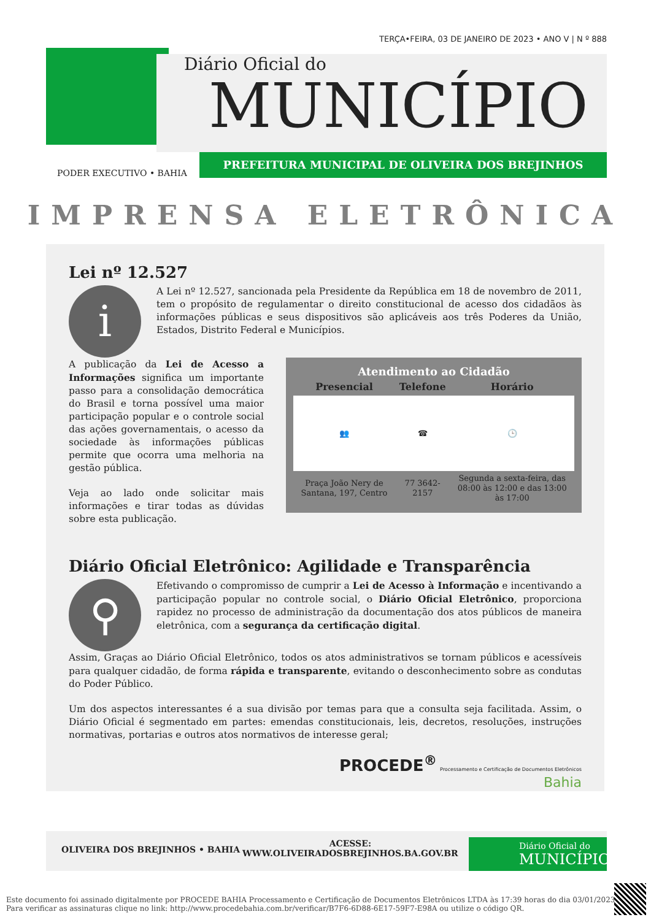TERÇA•FEIRA, 03 DE JANEIRO DE 2023 • ANO V | N º 888
Diário Oficial do
MUNICÍPIO
PREFEITURA MUNICIPAL DE OLIVEIRA DOS BREJINHOS
PODER EXECUTIVO • BAHIA
IMPRENSA ELETRÔNICA
Lei nº 12.527
i
A Lei nº 12.527, sancionada pela Presidente da República em 18 de novembro de 2011, tem o propósito de regulamentar o direito constitucional de acesso dos cidadãos às informações públicas e seus dispositivos são aplicáveis aos três Poderes da União, Estados, Distrito Federal e Municípios.
Atendimento ao Cidadão
| Presencial | Telefone | Horário |
| --- | --- | --- |
| 👥 | ☎ | 🕒 |
| Praça João Nery de Santana, 197, Centro | 77 3642-2157 | Segunda a sexta-feira, das 08:00 às 12:00 e das 13:00 às 17:00 |
A publicação da Lei de Acesso a Informações significa um importante passo para a consolidação democrática do Brasil e torna possível uma maior participação popular e o controle social das ações governamentais, o acesso da sociedade às informações públicas permite que ocorra uma melhoria na gestão pública.
Veja ao lado onde solicitar mais informações e tirar todas as dúvidas sobre esta publicação.
Diário Oficial Eletrônico: Agilidade e Transparência
⚲
Efetivando o compromisso de cumprir a Lei de Acesso à Informação e incentivando a participação popular no controle social, o Diário Oficial Eletrônico, proporciona rapidez no processo de administração da documentação dos atos públicos de maneira eletrônica, com a segurança da certificação digital.
Assim, Graças ao Diário Oficial Eletrônico, todos os atos administrativos se tornam públicos e acessíveis para qualquer cidadão, de forma rápida e transparente, evitando o desconhecimento sobre as condutas do Poder Público.
Um dos aspectos interessantes é a sua divisão por temas para que a consulta seja facilitada. Assim, o Diário Oficial é segmentado em partes: emendas constitucionais, leis, decretos, resoluções, instruções normativas, portarias e outros atos normativos de interesse geral;
PROCEDE<sup>®</sup> Processamento e Certificação de Documentos Eletrônicos
Bahia
OLIVEIRA DOS BREJINHOS • BAHIA
ACESSE:
WWW.OLIVEIRADOSBREJINHOS.BA.GOV.BR
Diário Oficial do
MUNICÍPIO
Este documento foi assinado digitalmente por PROCEDE BAHIA Processamento e Certificação de Documentos Eletrônicos LTDA às 17:39 horas do dia 03/01/2023.
Para verificar as assinaturas clique no link: http://www.procedebahia.com.br/verificar/B7F6-6D88-6E17-59F7-E98A ou utilize o código QR.